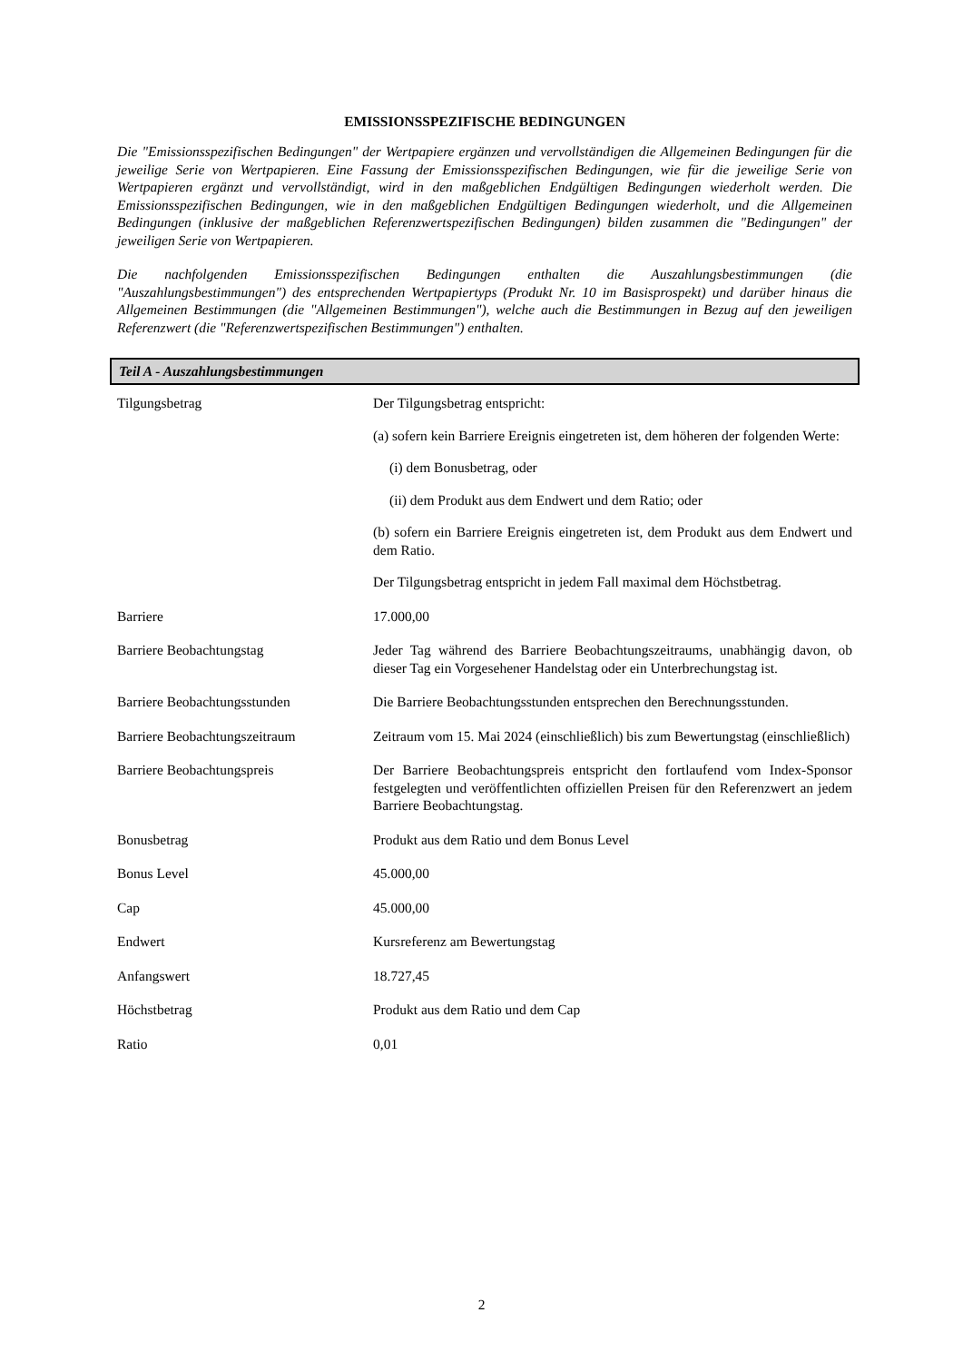EMISSIONSSPEZIFISCHE BEDINGUNGEN
Die "Emissionsspezifischen Bedingungen" der Wertpapiere ergänzen und vervollständigen die Allgemeinen Bedingungen für die jeweilige Serie von Wertpapieren. Eine Fassung der Emissionsspezifischen Bedingungen, wie für die jeweilige Serie von Wertpapieren ergänzt und vervollständigt, wird in den maßgeblichen Endgültigen Bedingungen wiederholt werden. Die Emissionsspezifischen Bedingungen, wie in den maßgeblichen Endgültigen Bedingungen wiederholt, und die Allgemeinen Bedingungen (inklusive der maßgeblichen Referenzwertspezifischen Bedingungen) bilden zusammen die "Bedingungen" der jeweiligen Serie von Wertpapieren.
Die nachfolgenden Emissionsspezifischen Bedingungen enthalten die Auszahlungsbestimmungen (die "Auszahlungsbestimmungen") des entsprechenden Wertpapiertyps (Produkt Nr. 10 im Basisprospekt) und darüber hinaus die Allgemeinen Bestimmungen (die "Allgemeinen Bestimmungen"), welche auch die Bestimmungen in Bezug auf den jeweiligen Referenzwert (die "Referenzwertspezifischen Bestimmungen") enthalten.
Teil A - Auszahlungsbestimmungen
| Tilgungsbetrag | Der Tilgungsbetrag entspricht: (a) sofern kein Barriere Ereignis eingetreten ist, dem höheren der folgenden Werte: (i) dem Bonusbetrag, oder (ii) dem Produkt aus dem Endwert und dem Ratio; oder (b) sofern ein Barriere Ereignis eingetreten ist, dem Produkt aus dem Endwert und dem Ratio. Der Tilgungsbetrag entspricht in jedem Fall maximal dem Höchstbetrag. |
| Barriere | 17.000,00 |
| Barriere Beobachtungstag | Jeder Tag während des Barriere Beobachtungszeitraums, unabhängig davon, ob dieser Tag ein Vorgesehener Handelstag oder ein Unterbrechungstag ist. |
| Barriere Beobachtungsstunden | Die Barriere Beobachtungsstunden entsprechen den Berechnungsstunden. |
| Barriere Beobachtungszeitraum | Zeitraum vom 15. Mai 2024 (einschließlich) bis zum Bewertungstag (einschließlich) |
| Barriere Beobachtungspreis | Der Barriere Beobachtungspreis entspricht den fortlaufend vom Index-Sponsor festgelegten und veröffentlichten offiziellen Preisen für den Referenzwert an jedem Barriere Beobachtungstag. |
| Bonusbetrag | Produkt aus dem Ratio und dem Bonus Level |
| Bonus Level | 45.000,00 |
| Cap | 45.000,00 |
| Endwert | Kursreferenz am Bewertungstag |
| Anfangswert | 18.727,45 |
| Höchstbetrag | Produkt aus dem Ratio und dem Cap |
| Ratio | 0,01 |
2